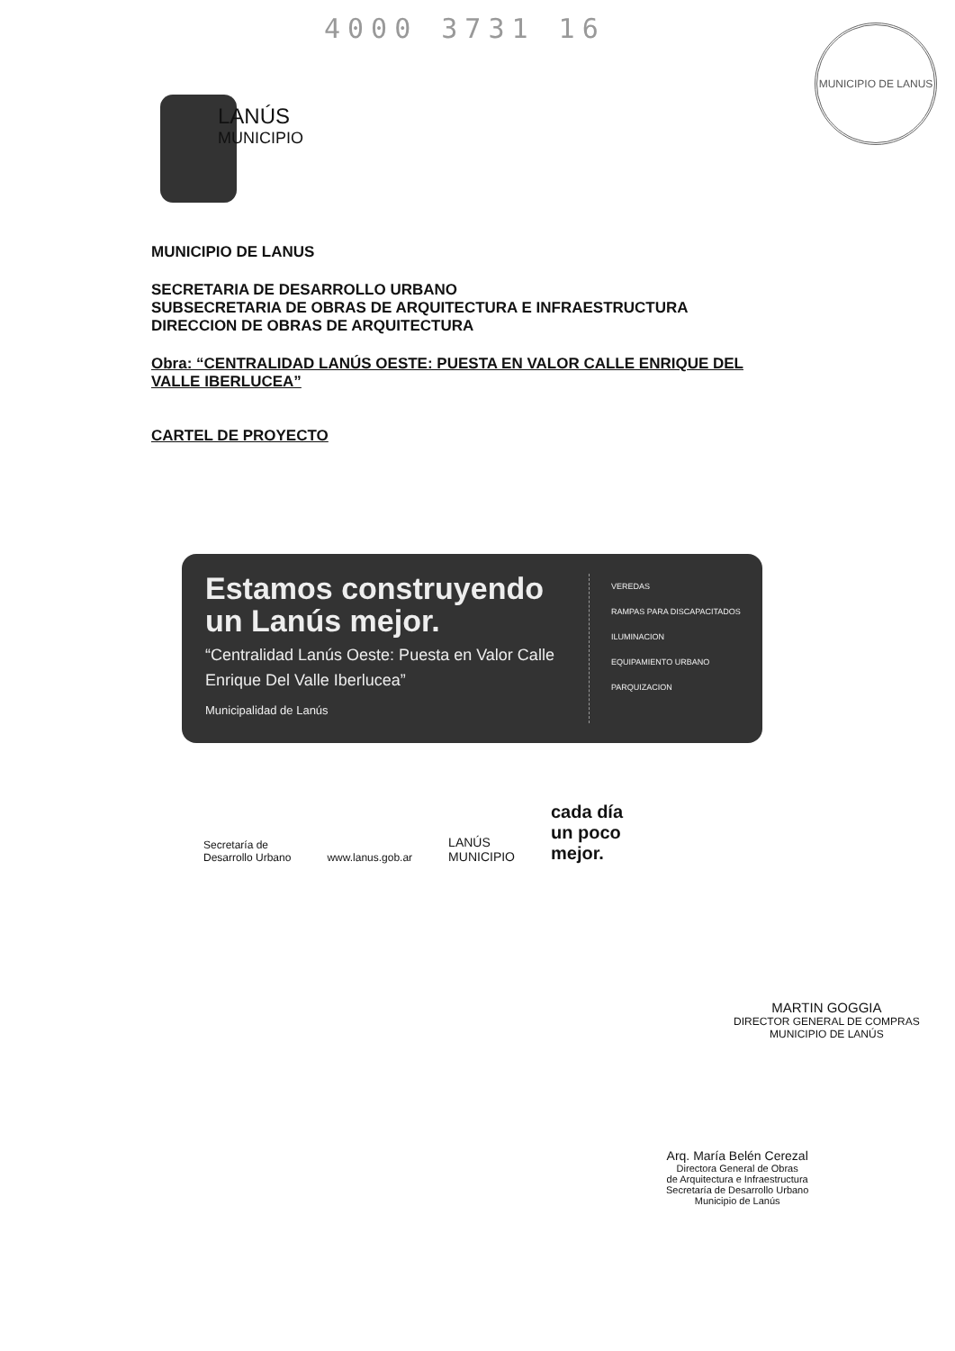4000 3731 16 MUNICIPIO DE LANUS
LANÚS
MUNICIPIO
MUNICIPIO DE LANUS
SECRETARIA DE DESARROLLO URBANO
SUBSECRETARIA DE OBRAS DE ARQUITECTURA E INFRAESTRUCTURA
DIRECCION DE OBRAS DE ARQUITECTURA
Obra: “CENTRALIDAD LANÚS OESTE: PUESTA EN VALOR CALLE ENRIQUE DEL VALLE IBERLUCEA”
CARTEL DE PROYECTO
Estamos construyendo un Lanús mejor.
“Centralidad Lanús Oeste: Puesta en Valor Calle Enrique Del Valle Iberlucea”
Municipalidad de Lanús
VEREDAS
RAMPAS PARA DISCAPACITADOS
ILUMINACION
EQUIPAMIENTO URBANO
PARQUIZACION
Secretaría de
Desarrollo Urbano
www.lanus.gob.ar
LANÚS
MUNICIPIO
cada día
un poco
mejor.
MARTIN GOGGIA
DIRECTOR GENERAL DE COMPRAS
MUNICIPIO DE LANÚS
Arq. María Belén Cerezal
Directora General de Obras
de Arquitectura e Infraestructura
Secretaría de Desarrollo Urbano
Municipio de Lanús